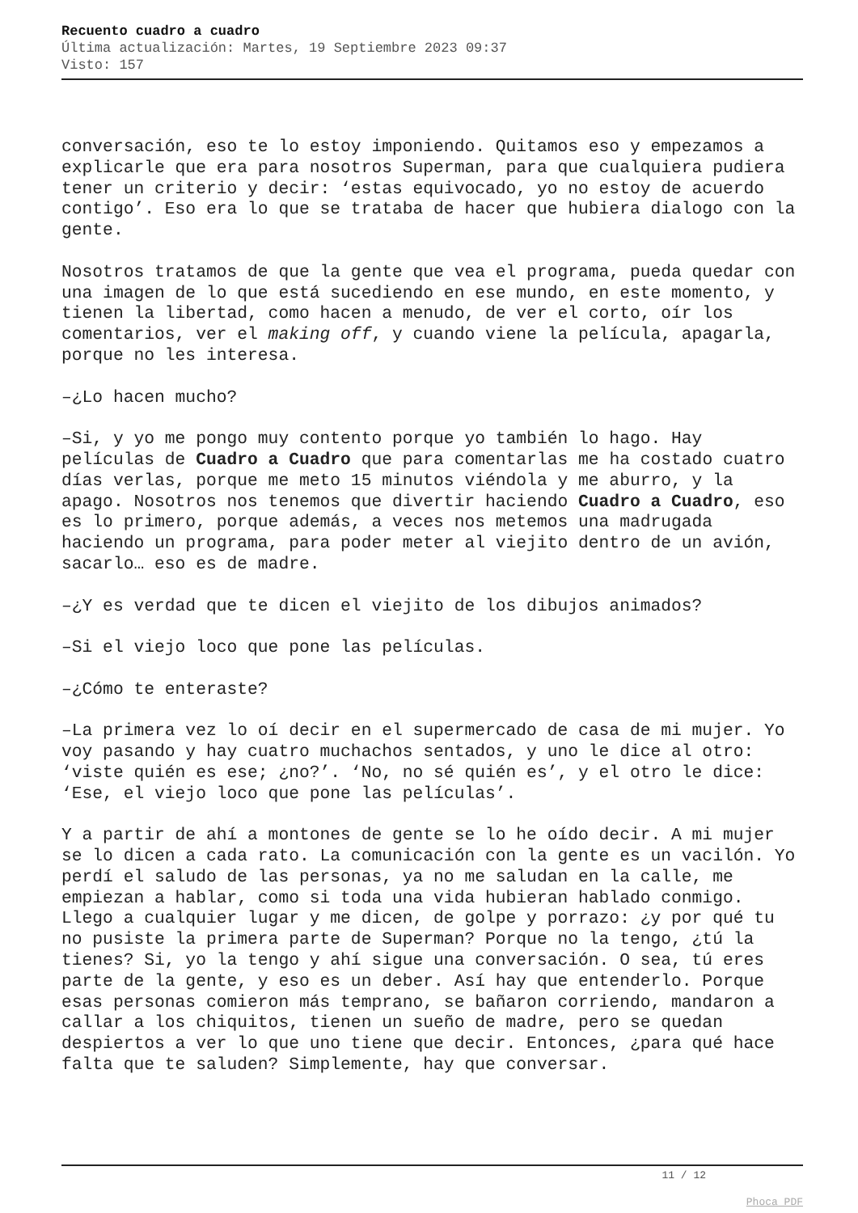Recuento cuadro a cuadro
Última actualización: Martes, 19 Septiembre 2023 09:37
Visto: 157
conversación, eso te lo estoy imponiendo. Quitamos eso y empezamos a explicarle que era para nosotros Superman, para que cualquiera pudiera tener un criterio y decir: ‘estas equivocado, yo no estoy de acuerdo contigo’. Eso era lo que se trataba de hacer que hubiera dialogo con la gente.
Nosotros tratamos de que la gente que vea el programa, pueda quedar con una imagen de lo que está sucediendo en ese mundo, en este momento, y tienen la libertad, como hacen a menudo, de ver el corto, oír los comentarios, ver el making off, y cuando viene la película, apagarla, porque no les interesa.
–¿Lo hacen mucho?
–Si, y yo me pongo muy contento porque yo también lo hago. Hay películas de Cuadro a Cuadro que para comentarlas me ha costado cuatro días verlas, porque me meto 15 minutos viéndola y me aburro, y la apago. Nosotros nos tenemos que divertir haciendo Cuadro a Cuadro, eso es lo primero, porque además, a veces nos metemos una madrugada haciendo un programa, para poder meter al viejito dentro de un avión, sacarlo… eso es de madre.
–¿Y es verdad que te dicen el viejito de los dibujos animados?
–Si el viejo loco que pone las películas.
–¿Cómo te enteraste?
–La primera vez lo oí decir en el supermercado de casa de mi mujer. Yo voy pasando y hay cuatro muchachos sentados, y uno le dice al otro: ‘viste quién es ese; ¿no?’. ‘No, no sé quién es’, y el otro le dice: ‘Ese, el viejo loco que pone las películas’.
Y a partir de ahí a montones de gente se lo he oído decir. A mi mujer se lo dicen a cada rato. La comunicación con la gente es un vacilón. Yo perdí el saludo de las personas, ya no me saludan en la calle, me empiezan a hablar, como si toda una vida hubieran hablado conmigo. Llego a cualquier lugar y me dicen, de golpe y porrazo: ¿y por qué tu no pusiste la primera parte de Superman? Porque no la tengo, ¿tú la tienes? Si, yo la tengo y ahí sigue una conversación. O sea, tú eres parte de la gente, y eso es un deber. Así hay que entenderlo. Porque esas personas comieron más temprano, se bañaron corriendo, mandaron a callar a los chiquitos, tienen un sueño de madre, pero se quedan despiertos a ver lo que uno tiene que decir. Entonces, ¿para qué hace falta que te saluden? Simplemente, hay que conversar.
11 / 12
Phoca PDF